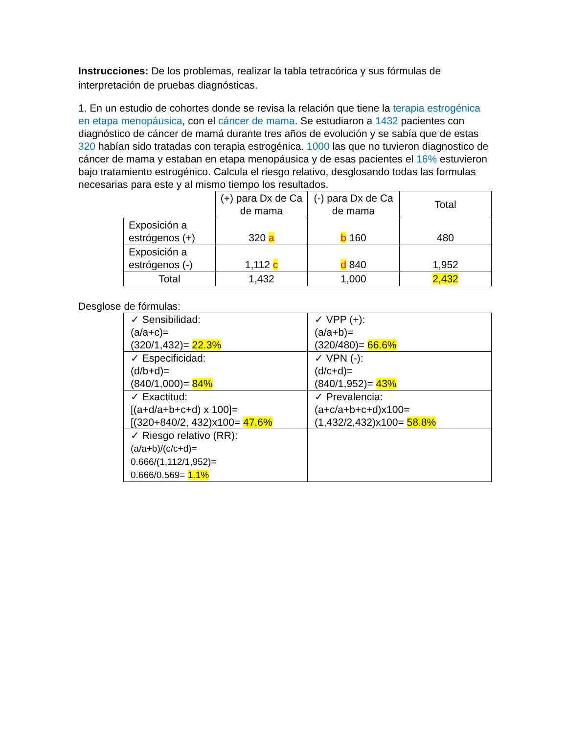Instrucciones: De los problemas, realizar la tabla tetracórica y sus fórmulas de interpretación de pruebas diagnósticas.
1. En un estudio de cohortes donde se revisa la relación que tiene la terapia estrogénica en etapa menopáusica, con el cáncer de mama. Se estudiaron a 1432 pacientes con diagnóstico de cáncer de mamá durante tres años de evolución y se sabía que de estas 320 habían sido tratadas con terapia estrogénica. 1000 las que no tuvieron diagnostico de cáncer de mama y estaban en etapa menopáusica y de esas pacientes el 16% estuvieron bajo tratamiento estrogénico. Calcula el riesgo relativo, desglosando todas las formulas necesarias para este y al mismo tiempo los resultados.
| | (+) para Dx de Ca de mama | (-) para Dx de Ca de mama | Total |
| Exposición a estrógenos (+) | 320 a | b 160 | 480 |
| Exposición a estrógenos (-) | 1,112 c | d 840 | 1,952 |
| Total | 1,432 | 1,000 | 2,432 |
Desglose de fórmulas:
| ✓ Sensibilidad: (a/a+c)= (320/1,432)= 22.3% | ✓ VPP (+): (a/a+b)= (320/480)= 66.6% |
| ✓ Especificidad: (d/b+d)= (840/1,000)= 84% | ✓ VPN (-): (d/c+d)= (840/1,952)= 43% |
| ✓ Exactitud: [(a+d/a+b+c+d) x 100]= [(320+840/2, 432)x100= 47.6% | ✓ Prevalencia: (a+c/a+b+c+d)x100= (1,432/2,432)x100= 58.8% |
| ✓ Riesgo relativo (RR): (a/a+b)/(c/c+d)= 0.666/(1,112/1,952)= 0.666/0.569= 1.1% | |